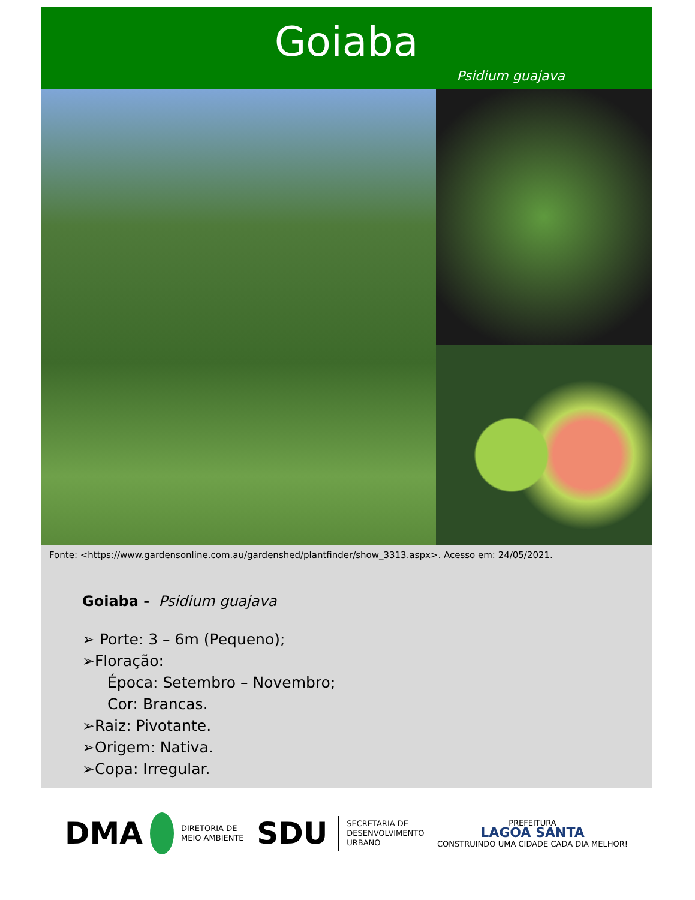Goiaba
Psidium guajava
Fonte: <https://www.gardensonline.com.au/gardenshed/plantfinder/show_3313.aspx>. Acesso em: 24/05/2021.
Goiaba - Psidium guajava
➢ Porte: 3 – 6m (Pequeno);
➢Floração:
Época: Setembro – Novembro;
Cor: Brancas.
➢Raiz: Pivotante.
➢Origem: Nativa.
➢Copa: Irregular.
DMA DIRETORIA DE
MEIO AMBIENTE
SDU SECRETARIA DE
DESENVOLVIMENTO
URBANO
PREFEITURA
LAGOA SANTA
CONSTRUINDO UMA CIDADE CADA DIA MELHOR!